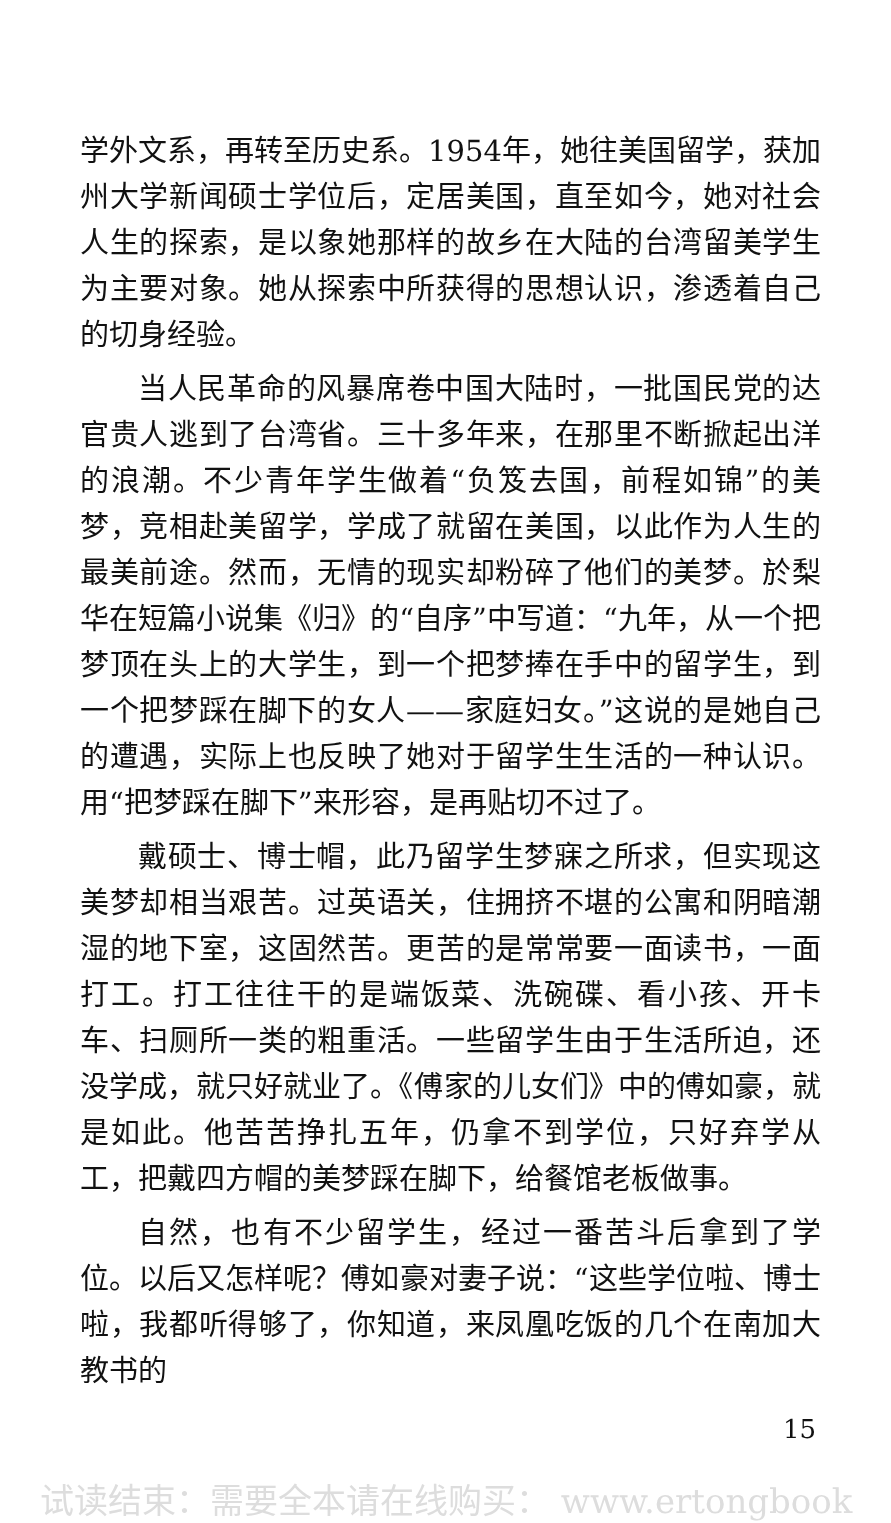学外文系，再转至历史系。1954年，她往美国留学，获加州大学新闻硕士学位后，定居美国，直至如今，她对社会人生的探索，是以象她那样的故乡在大陆的台湾留美学生为主要对象。她从探索中所获得的思想认识，渗透着自己的切身经验。
当人民革命的风暴席卷中国大陆时，一批国民党的达官贵人逃到了台湾省。三十多年来，在那里不断掀起出洋的浪潮。不少青年学生做着“负笈去国，前程如锦”的美梦，竞相赴美留学，学成了就留在美国，以此作为人生的最美前途。然而，无情的现实却粉碎了他们的美梦。於梨华在短篇小说集《归》的“自序”中写道：“九年，从一个把梦顶在头上的大学生，到一个把梦捧在手中的留学生，到一个把梦踩在脚下的女人——家庭妇女。”这说的是她自己的遭遇，实际上也反映了她对于留学生生活的一种认识。用“把梦踩在脚下”来形容，是再贴切不过了。
戴硕士、博士帽，此乃留学生梦寐之所求，但实现这美梦却相当艰苦。过英语关，住拥挤不堪的公寓和阴暗潮湿的地下室，这固然苦。更苦的是常常要一面读书，一面打工。打工往往干的是端饭菜、洗碗碟、看小孩、开卡车、扫厕所一类的粗重活。一些留学生由于生活所迫，还没学成，就只好就业了。《傅家的儿女们》中的傅如豪，就是如此。他苦苦挣扎五年，仍拿不到学位，只好弃学从工，把戴四方帽的美梦踩在脚下，给餐馆老板做事。
自然，也有不少留学生，经过一番苦斗后拿到了学位。以后又怎样呢？傅如豪对妻子说：“这些学位啦、博士啦，我都听得够了，你知道，来凤凰吃饭的几个在南加大教书的
15
试读结束：需要全本请在线购买： www.ertongbook